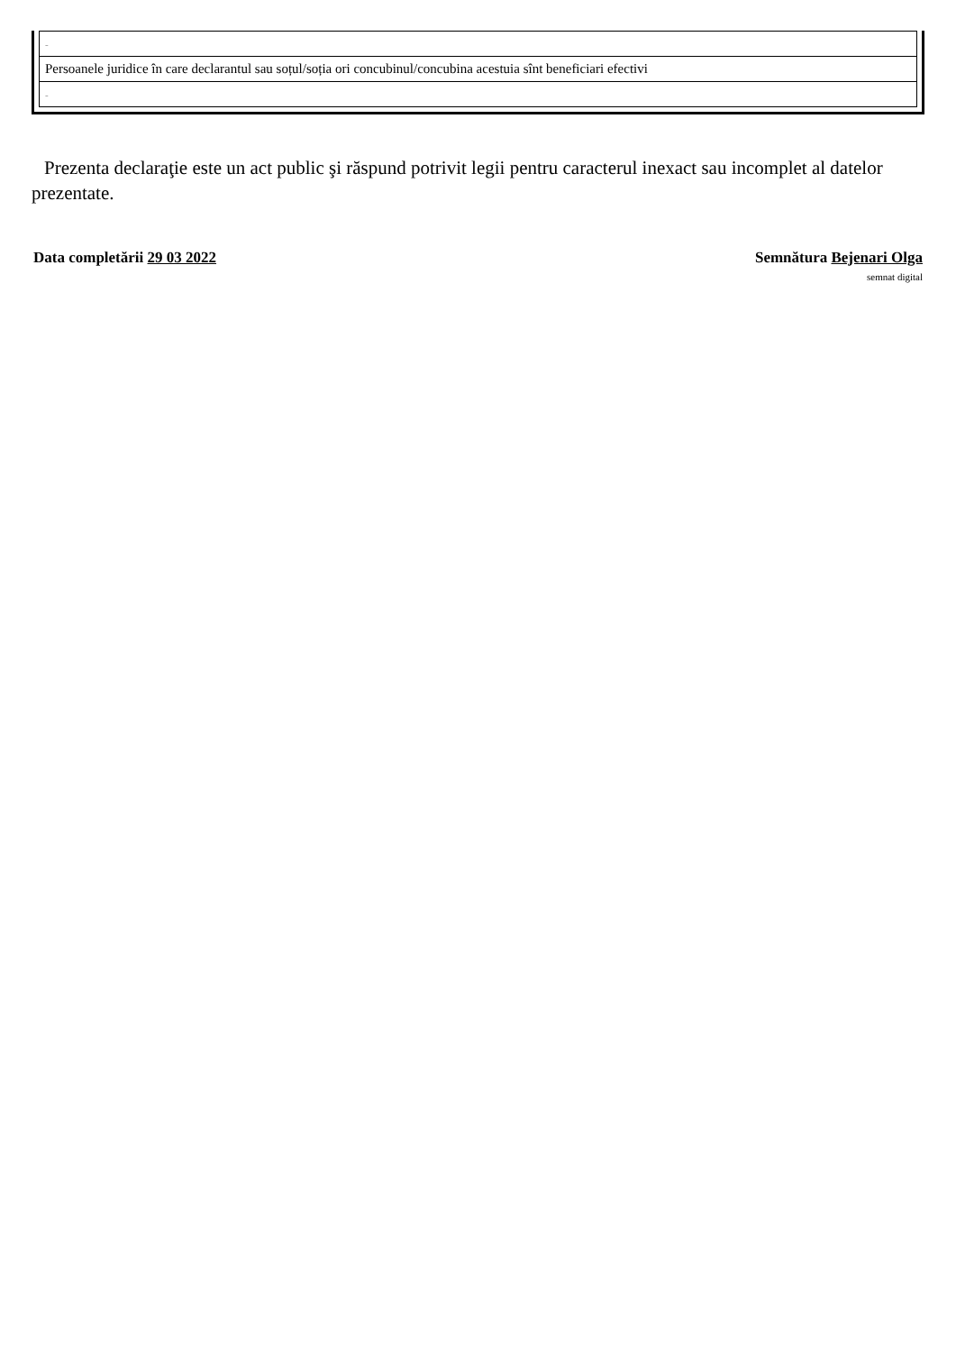| - |
| Persoanele juridice în care declarantul sau soțul/soția ori concubinul/concubina acestuia sînt beneficiari efectivi |
| - |
Prezenta declaraţie este un act public şi răspund potrivit legii pentru caracterul inexact sau incomplet al datelor prezentate.
Data completării 29 03 2022 Semnătura Bejenari Olga
semnat digital